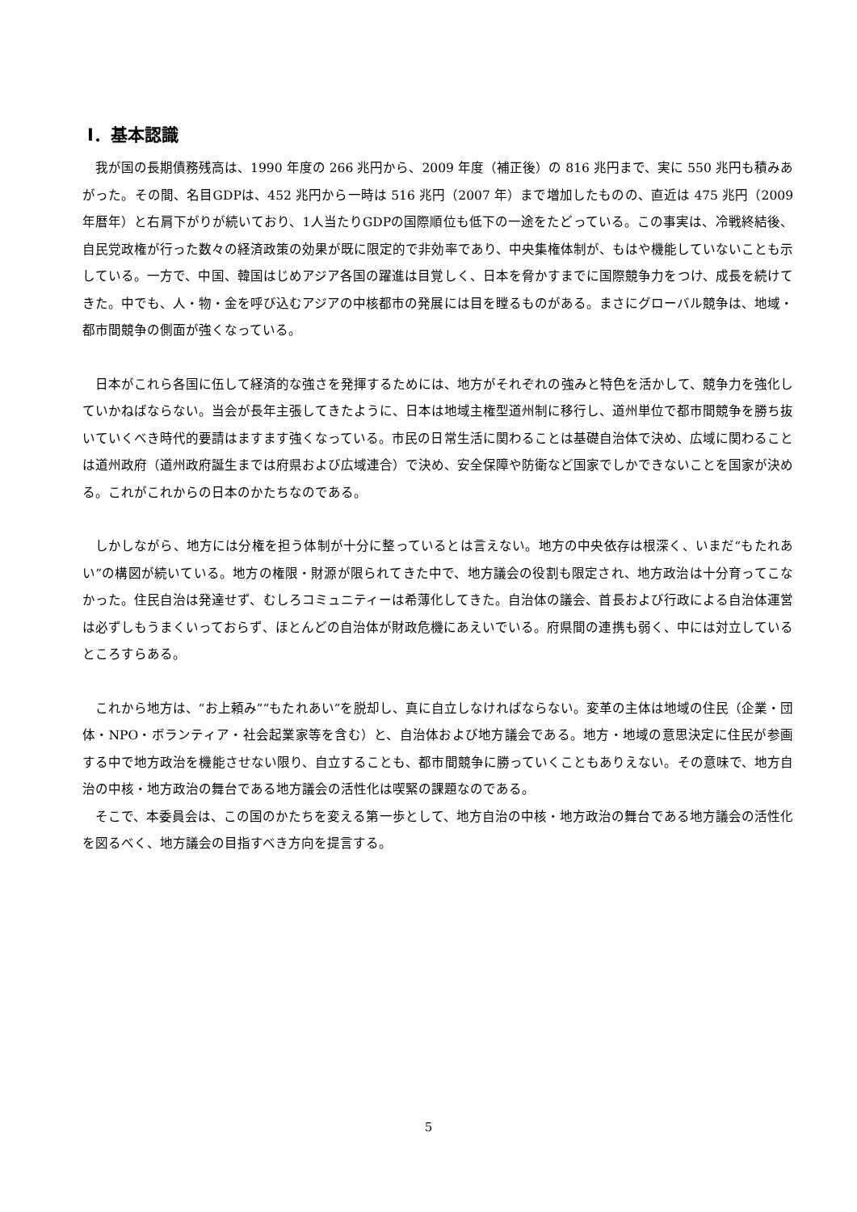Ⅰ．基本認識
我が国の長期債務残高は、1990 年度の 266 兆円から、2009 年度（補正後）の 816 兆円まで、実に 550 兆円も積みあがった。その間、名目GDPは、452 兆円から一時は 516 兆円（2007 年）まで増加したものの、直近は 475 兆円（2009 年暦年）と右肩下がりが続いており、1人当たりGDPの国際順位も低下の一途をたどっている。この事実は、冷戦終結後、自民党政権が行った数々の経済政策の効果が既に限定的で非効率であり、中央集権体制が、もはや機能していないことも示している。一方で、中国、韓国はじめアジア各国の躍進は目覚しく、日本を脅かすまでに国際競争力をつけ、成長を続けてきた。中でも、人・物・金を呼び込むアジアの中核都市の発展には目を瞠るものがある。まさにグローバル競争は、地域・都市間競争の側面が強くなっている。
日本がこれら各国に伍して経済的な強さを発揮するためには、地方がそれぞれの強みと特色を活かして、競争力を強化していかねばならない。当会が長年主張してきたように、日本は地域主権型道州制に移行し、道州単位で都市間競争を勝ち抜いていくべき時代的要請はますます強くなっている。市民の日常生活に関わることは基礎自治体で決め、広域に関わることは道州政府（道州政府誕生までは府県および広域連合）で決め、安全保障や防衛など国家でしかできないことを国家が決める。これがこれからの日本のかたちなのである。
しかしながら、地方には分権を担う体制が十分に整っているとは言えない。地方の中央依存は根深く、いまだ“もたれあい”の構図が続いている。地方の権限・財源が限られてきた中で、地方議会の役割も限定され、地方政治は十分育ってこなかった。住民自治は発達せず、むしろコミュニティーは希薄化してきた。自治体の議会、首長および行政による自治体運営は必ずしもうまくいっておらず、ほとんどの自治体が財政危機にあえいでいる。府県間の連携も弱く、中には対立しているところすらある。
これから地方は、“お上頼み”“もたれあい”を脱却し、真に自立しなければならない。変革の主体は地域の住民（企業・団体・NPO・ボランティア・社会起業家等を含む）と、自治体および地方議会である。地方・地域の意思決定に住民が参画する中で地方政治を機能させない限り、自立することも、都市間競争に勝っていくこともありえない。その意味で、地方自治の中核・地方政治の舞台である地方議会の活性化は喫緊の課題なのである。
そこで、本委員会は、この国のかたちを変える第一歩として、地方自治の中核・地方政治の舞台である地方議会の活性化を図るべく、地方議会の目指すべき方向を提言する。
5